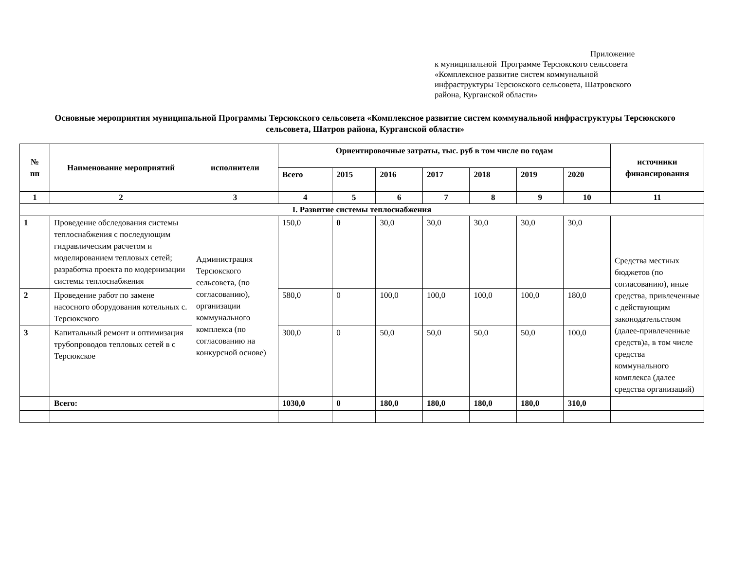Приложение
к муниципальной Программе Терсюкского сельсовета
«Комплексное развитие систем коммунальной
инфраструктуры Терсюкского сельсовета, Шатровского
района, Курганской области»
Основные мероприятия муниципальной Программы Терсюкского сельсовета «Комплексное развитие систем коммунальной инфраструктуры Терсюкского сельсовета, Шатров района, Курганской области»
| № пп | Наименование мероприятий | исполнители | Ориентировочные затраты, тыс. руб в том числе по годам | | | | | | | источники финансирования |
| --- | --- | --- | --- | --- | --- | --- | --- | --- | --- | --- |
| | | | Всего | 2015 | 2016 | 2017 | 2018 | 2019 | 2020 | |
| 1 | 2 | 3 | 4 | 5 | 6 | 7 | 8 | 9 | 10 | 11 |
| I. Развитие системы теплоснабжения | | | | | | | | | | |
| 1 | Проведение обследования системы теплоснабжения с последующим гидравлическим расчетом и моделированием тепловых сетей; разработка проекта по модернизации системы теплоснабжения | Администрация Терсюкского сельсовета, (по согласованию), организации коммунального комплекса (по согласованию на конкурсной основе) | 150,0 | 0 | 30,0 | 30,0 | 30,0 | 30,0 | 30,0 | Средства местных бюджетов (по согласованию), иные средства, привлеченные с действующим законодательством (далее-привлеченные средств)а, в том числе средства коммунального комплекса (далее средства организаций) |
| 2 | Проведение работ по замене насосного оборудования котельных с. Терсюкского | | 580,0 | 0 | 100,0 | 100,0 | 100,0 | 100,0 | 180,0 | |
| 3 | Капитальный ремонт и оптимизация трубопроводов тепловых сетей в с Терсюкское | | 300,0 | 0 | 50,0 | 50,0 | 50,0 | 50,0 | 100,0 | |
| | Всего : | | 1030,0 | 0 | 180,0 | 180,0 | 180,0 | 180,0 | 310,0 | |